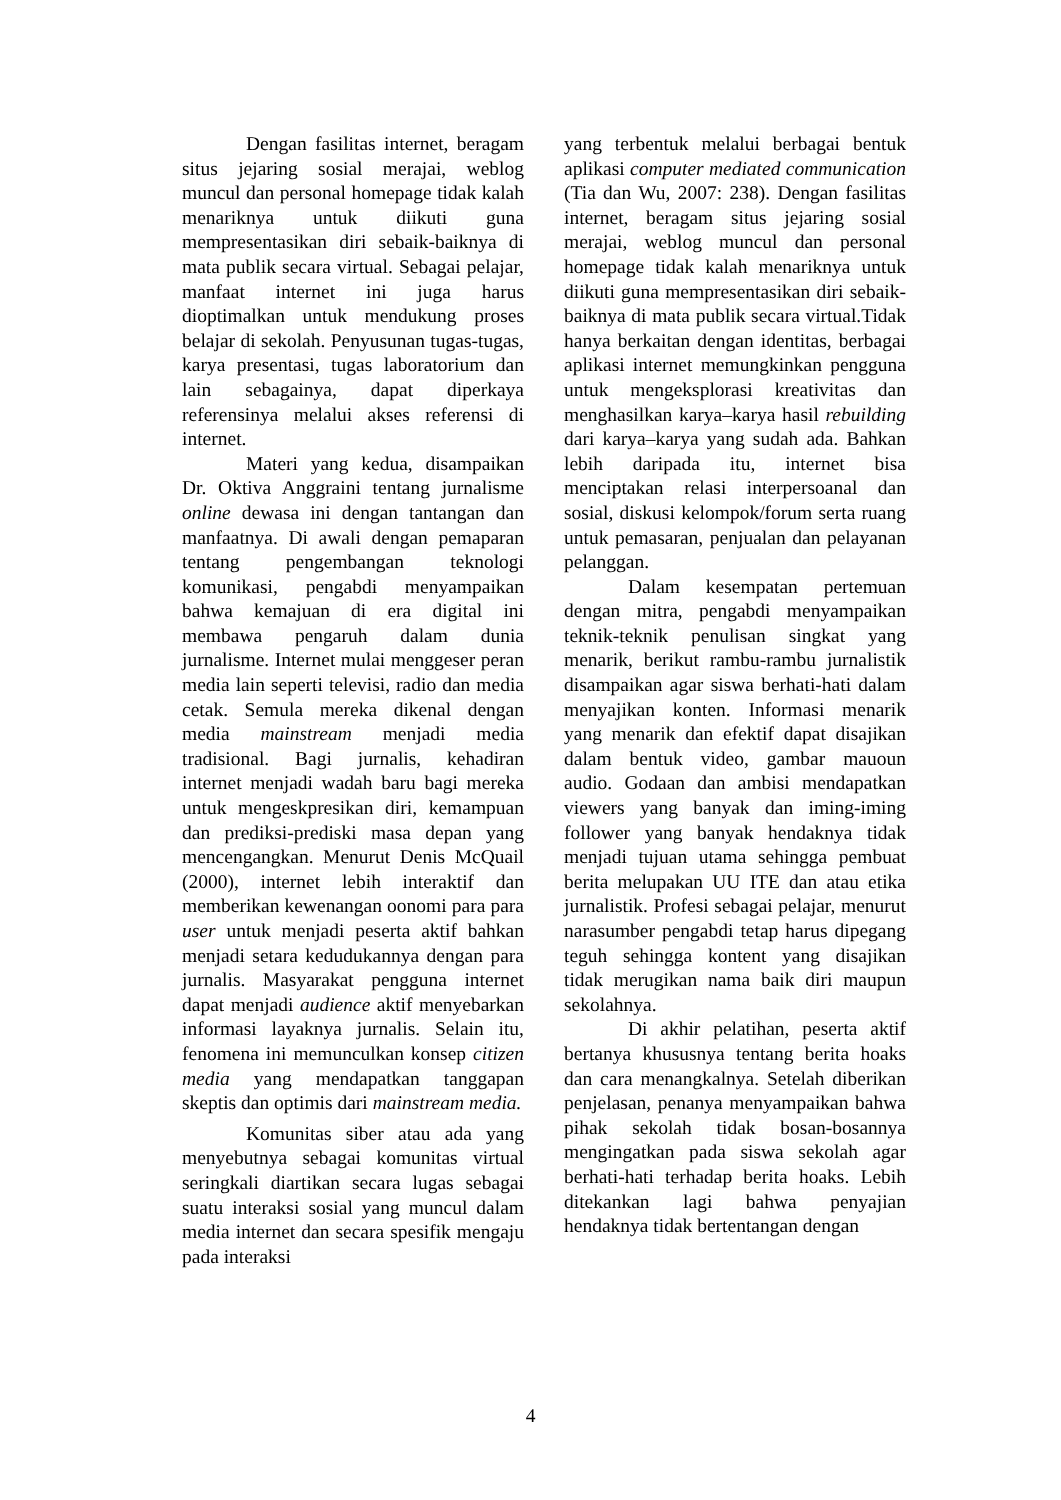Dengan fasilitas internet, beragam situs jejaring sosial merajai, weblog muncul dan personal homepage tidak kalah menariknya untuk diikuti guna mempresentasikan diri sebaik-baiknya di mata publik secara virtual. Sebagai pelajar, manfaat internet ini juga harus dioptimalkan untuk mendukung proses belajar di sekolah. Penyusunan tugas-tugas, karya presentasi, tugas laboratorium dan lain sebagainya, dapat diperkaya referensinya melalui akses referensi di internet.
Materi yang kedua, disampaikan Dr. Oktiva Anggraini tentang jurnalisme online dewasa ini dengan tantangan dan manfaatnya. Di awali dengan pemaparan tentang pengembangan teknologi komunikasi, pengabdi menyampaikan bahwa kemajuan di era digital ini membawa pengaruh dalam dunia jurnalisme. Internet mulai menggeser peran media lain seperti televisi, radio dan media cetak. Semula mereka dikenal dengan media mainstream menjadi media tradisional. Bagi jurnalis, kehadiran internet menjadi wadah baru bagi mereka untuk mengeskpresikan diri, kemampuan dan prediksi-prediski masa depan yang mencengangkan. Menurut Denis McQuail (2000), internet lebih interaktif dan memberikan kewenangan oonomi para para user untuk menjadi peserta aktif bahkan menjadi setara kedudukannya dengan para jurnalis. Masyarakat pengguna internet dapat menjadi audience aktif menyebarkan informasi layaknya jurnalis. Selain itu, fenomena ini memunculkan konsep citizen media yang mendapatkan tanggapan skeptis dan optimis dari mainstream media.
Komunitas siber atau ada yang menyebutnya sebagai komunitas virtual seringkali diartikan secara lugas sebagai suatu interaksi sosial yang muncul dalam media internet dan secara spesifik mengaju pada interaksi
yang terbentuk melalui berbagai bentuk aplikasi computer mediated communication (Tia dan Wu, 2007: 238). Dengan fasilitas internet, beragam situs jejaring sosial merajai, weblog muncul dan personal homepage tidak kalah menariknya untuk diikuti guna mempresentasikan diri sebaik-baiknya di mata publik secara virtual.Tidak hanya berkaitan dengan identitas, berbagai aplikasi internet memungkinkan pengguna untuk mengeksplorasi kreativitas dan menghasilkan karya–karya hasil rebuilding dari karya–karya yang sudah ada. Bahkan lebih daripada itu, internet bisa menciptakan relasi interpersoanal dan sosial, diskusi kelompok/forum serta ruang untuk pemasaran, penjualan dan pelayanan pelanggan.
Dalam kesempatan pertemuan dengan mitra, pengabdi menyampaikan teknik-teknik penulisan singkat yang menarik, berikut rambu-rambu jurnalistik disampaikan agar siswa berhati-hati dalam menyajikan konten. Informasi menarik yang menarik dan efektif dapat disajikan dalam bentuk video, gambar mauoun audio. Godaan dan ambisi mendapatkan viewers yang banyak dan iming-iming follower yang banyak hendaknya tidak menjadi tujuan utama sehingga pembuat berita melupakan UU ITE dan atau etika jurnalistik. Profesi sebagai pelajar, menurut narasumber pengabdi tetap harus dipegang teguh sehingga kontent yang disajikan tidak merugikan nama baik diri maupun sekolahnya.
Di akhir pelatihan, peserta aktif bertanya khususnya tentang berita hoaks dan cara menangkalnya. Setelah diberikan penjelasan, penanya menyampaikan bahwa pihak sekolah tidak bosan-bosannya mengingatkan pada siswa sekolah agar berhati-hati terhadap berita hoaks. Lebih ditekankan lagi bahwa penyajian hendaknya tidak bertentangan dengan
4